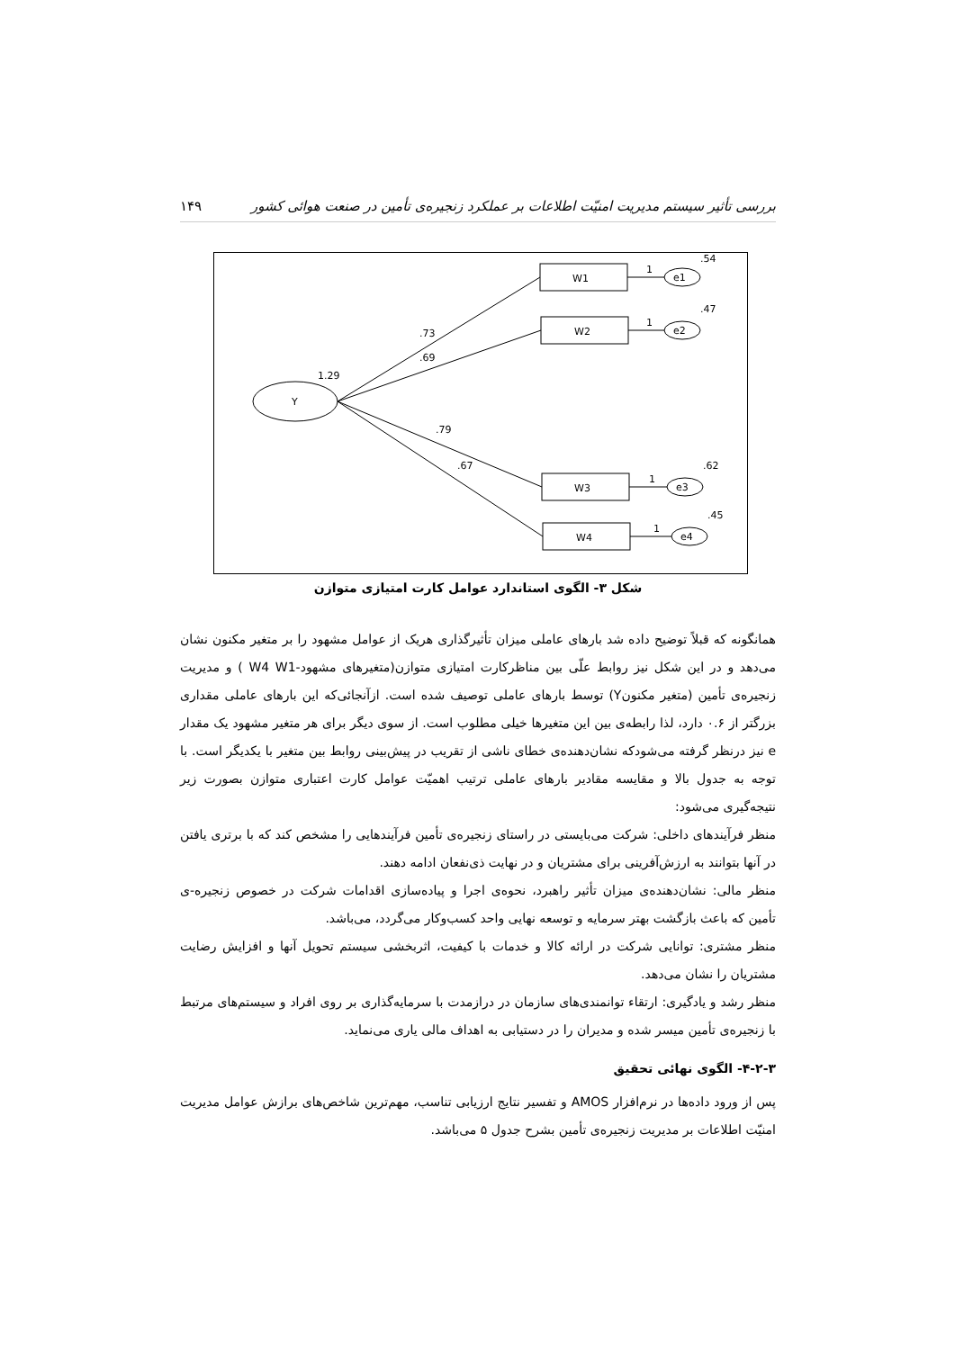بررسی تأثیر سیستم مدیریت امنیّت اطلاعات بر عملکرد زنجیره‌ی تأمین در صنعت هوائی کشور ۱۴۹
Y
1.29
W1
W2
W3
W4
e1
e2
e3
e4
.54
.47
.62
.45
1
1
1
1
.73
.69
.79
.67
شکل ۳- الگوی استاندارد عوامل کارت امتیازی متوازن
همانگونه که قبلاً توضیح داده شد بارهای عاملی میزان تأثیرگذاری هریک از عوامل مشهود را بر متغیر مکنون نشان می‌دهد و در این شکل نیز روابط علّی بین مناظرکارت امتیازی متوازن(متغیرهای مشهود-W4 W1 ) و مدیریت زنجیره‌ی تأمین (متغیر مکنونY) توسط بارهای عاملی توصیف شده است. ازآنجائی‌که این بارهای عاملی مقداری بزرگتر از ۰.۶ دارد، لذا رابطه‌ی بین این متغیرها خیلی مطلوب است. از سوی دیگر برای هر متغیر مشهود یک مقدار e نیز درنظر گرفته می‌شودکه نشان‌دهنده‌ی خطای ناشی از تقریب در پیش‌بینی روابط بین متغیر با یکدیگر است. با توجه به جدول بالا و مقایسه مقادیر بارهای عاملی ترتیب اهمیّت عوامل کارت اعتباری متوازن بصورت زیر نتیجه‌گیری می‌شود:
منظر فرآیندهای داخلی: شرکت می‌بایستی در راستای زنجیره‌ی تأمین فرآیندهایی را مشخص کند که با برتری یافتن در آنها بتوانند به ارزش‌آفرینی برای مشتریان و در نهایت ذی‌نفعان ادامه دهند.
منظر مالی: نشان‌دهنده‌ی میزان تأثیر راهبرد، نحوه‌ی اجرا و پیاده‌سازی اقدامات شرکت در خصوص زنجیره-ی تأمین که باعث بازگشت بهتر سرمایه و توسعه نهایی واحد کسب‌وکار می‌گردد، می‌باشد.
منظر مشتری: توانایی شرکت در ارائه کالا و خدمات با کیفیت، اثربخشی سیستم تحویل آنها و افزایش رضایت مشتریان را نشان می‌دهد.
منظر رشد و یادگیری: ارتقاء توانمندی‌های سازمان در درازمدت با سرمایه‌گذاری بر روی افراد و سیستم‌های مرتبط با زنجیره‌ی تأمین میسر شده و مدیران را در دستیابی به اهداف مالی یاری می‌نماید.
۴-۲-۳- الگوی نهائی تحقیق
پس از ورود داده‌ها در نرم‌افزار AMOS و تفسیر نتایج ارزیابی تناسب، مهم‌ترین شاخص‌های برازش عوامل مدیریت امنیّت اطلاعات بر مدیریت زنجیره‌ی تأمین بشرح جدول ۵ می‌باشد.